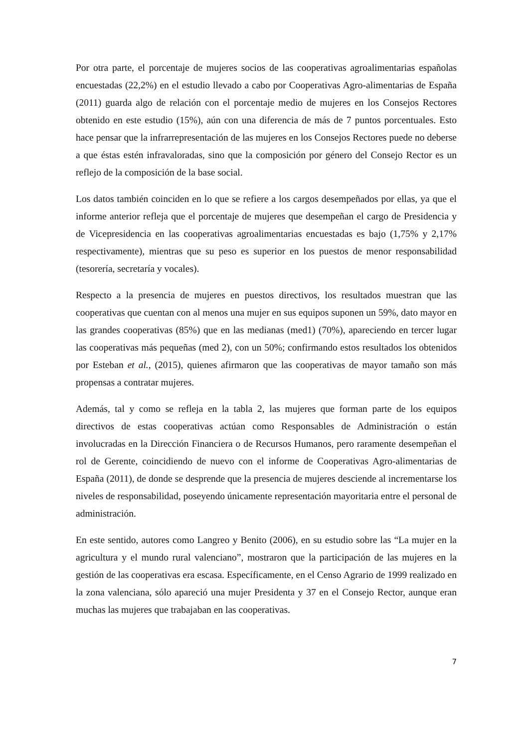Por otra parte, el porcentaje de mujeres socios de las cooperativas agroalimentarias españolas encuestadas (22,2%) en el estudio llevado a cabo por Cooperativas Agro-alimentarias de España (2011) guarda algo de relación con el porcentaje medio de mujeres en los Consejos Rectores obtenido en este estudio (15%), aún con una diferencia de más de 7 puntos porcentuales. Esto hace pensar que la infrarrepresentación de las mujeres en los Consejos Rectores puede no deberse a que éstas estén infravaloradas, sino que la composición por género del Consejo Rector es un reflejo de la composición de la base social.
Los datos también coinciden en lo que se refiere a los cargos desempeñados por ellas, ya que el informe anterior refleja que el porcentaje de mujeres que desempeñan el cargo de Presidencia y de Vicepresidencia en las cooperativas agroalimentarias encuestadas es bajo (1,75% y 2,17% respectivamente), mientras que su peso es superior en los puestos de menor responsabilidad (tesorería, secretaría y vocales).
Respecto a la presencia de mujeres en puestos directivos, los resultados muestran que las cooperativas que cuentan con al menos una mujer en sus equipos suponen un 59%, dato mayor en las grandes cooperativas (85%) que en las medianas (med1) (70%), apareciendo en tercer lugar las cooperativas más pequeñas (med 2), con un 50%; confirmando estos resultados los obtenidos por Esteban et al., (2015), quienes afirmaron que las cooperativas de mayor tamaño son más propensas a contratar mujeres.
Además, tal y como se refleja en la tabla 2, las mujeres que forman parte de los equipos directivos de estas cooperativas actúan como Responsables de Administración o están involucradas en la Dirección Financiera o de Recursos Humanos, pero raramente desempeñan el rol de Gerente, coincidiendo de nuevo con el informe de Cooperativas Agro-alimentarias de España (2011), de donde se desprende que la presencia de mujeres desciende al incrementarse los niveles de responsabilidad, poseyendo únicamente representación mayoritaria entre el personal de administración.
En este sentido, autores como Langreo y Benito (2006), en su estudio sobre las “La mujer en la agricultura y el mundo rural valenciano”, mostraron que la participación de las mujeres en la gestión de las cooperativas era escasa. Específicamente, en el Censo Agrario de 1999 realizado en la zona valenciana, sólo apareció una mujer Presidenta y 37 en el Consejo Rector, aunque eran muchas las mujeres que trabajaban en las cooperativas.
7